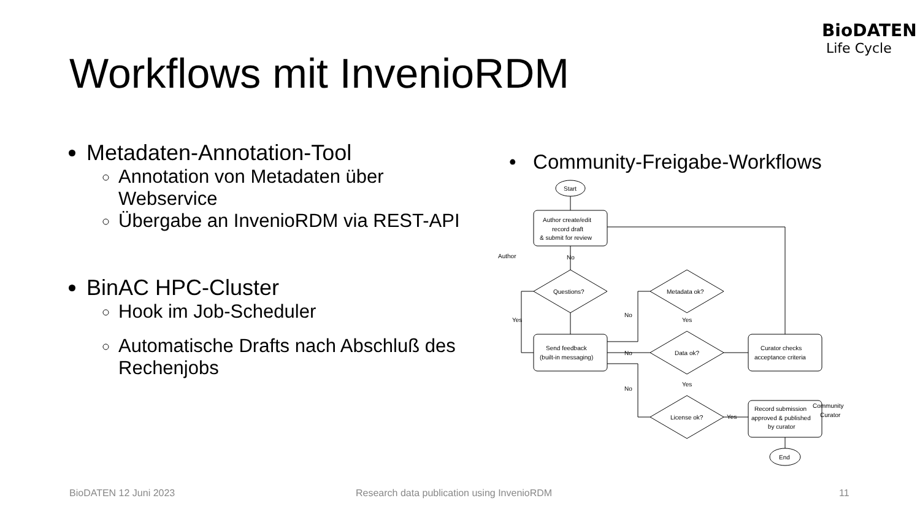BioDATEN
Life Cycle
Workflows mit InvenioRDM
Metadaten-Annotation-Tool
Annotation von Metadaten über Webservice
Übergabe an InvenioRDM via REST-API
BinAC HPC-Cluster
Hook im Job-Scheduler
Automatische Drafts nach Abschluß des Rechenjobs
• Community-Freigabe-Workflows
Start
Author create/edit
record draft
& submit for review
Author
Questions?
Metadata ok?
Data ok?
License ok?
Send feedback
(built-in messaging)
Curator checks
acceptance criteria
Record submission
approved & published
by curator
Community
Curator
End
No
Yes
No
Yes
No
Yes
No
Yes
BioDATEN 12 Juni 2023
Research data publication using InvenioRDM
11